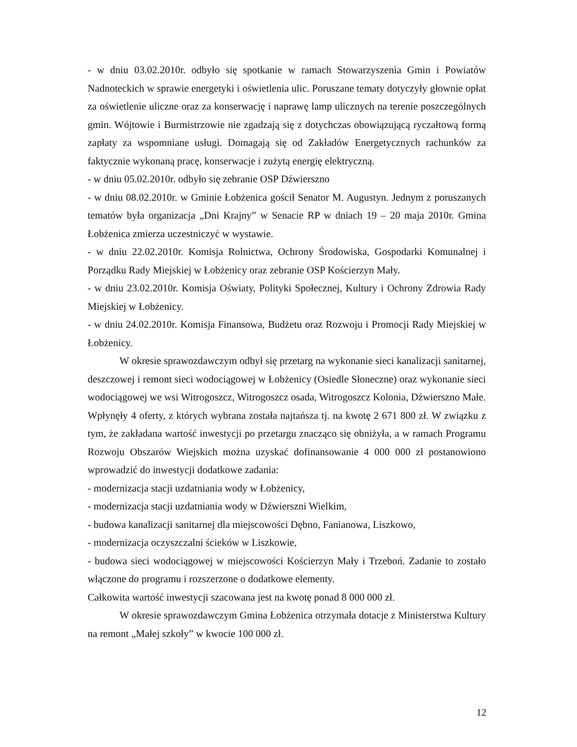- w dniu 03.02.2010r. odbyło się spotkanie w ramach Stowarzyszenia Gmin i Powiatów Nadnoteckich w sprawie energetyki i oświetlenia ulic. Poruszane tematy dotyczyły głownie opłat za oświetlenie uliczne oraz za konserwację i naprawę lamp ulicznych na terenie poszczególnych gmin. Wójtowie i Burmistrzowie nie zgadzają się z dotychczas obowiązującą ryczałtową formą zapłaty za wspomniane usługi. Domagają się od Zakładów Energetycznych rachunków za faktycznie wykonaną pracę, konserwacje i zużytą energię elektryczną.
- w dniu 05.02.2010r. odbyło się zebranie OSP Dźwierszno
- w dniu 08.02.2010r. w Gminie Łobżenica gościł Senator M. Augustyn. Jednym z poruszanych tematów była organizacja „Dni Krajny” w Senacie RP w dniach 19 – 20 maja 2010r. Gmina Łobżenica zmierza uczestniczyć w wystawie.
- w dniu 22.02.2010r. Komisja Rolnictwa, Ochrony Środowiska, Gospodarki Komunalnej i Porządku Rady Miejskiej w Łobżenicy oraz zebranie OSP Kościerzyn Mały.
- w dniu 23.02.2010r. Komisja Oświaty, Polityki Społecznej, Kultury i Ochrony Zdrowia Rady Miejskiej w Łobżenicy.
- w dniu 24.02.2010r. Komisja Finansowa, Budżetu oraz Rozwoju i Promocji Rady Miejskiej w Łobżenicy.
W okresie sprawozdawczym odbył się przetarg na wykonanie sieci kanalizacji sanitarnej, deszczowej i remont sieci wodociągowej w Łobżenicy (Osiedle Słoneczne) oraz wykonanie sieci wodociągowej we wsi Witrogoszcz, Witrogoszcz osada, Witrogoszcz Kolonia, Dźwierszno Małe. Wpłynęły 4 oferty, z których wybrana została najtańsza tj. na kwotę 2 671 800 zł. W związku z tym, że zakładana wartość inwestycji po przetargu znacząco się obniżyła, a w ramach Programu Rozwoju Obszarów Wiejskich można uzyskać dofinansowanie 4 000 000 zł postanowiono wprowadzić do inwestycji dodatkowe zadania:
- modernizacja stacji uzdatniania wody w Łobżenicy,
- modernizacja stacji uzdatniania wody w Dźwierszni Wielkim,
- budowa kanalizacji sanitarnej dla miejscowości Dębno, Fanianowa, Liszkowo,
- modernizacja oczyszczalni ścieków w Liszkowie,
- budowa sieci wodociągowej w miejscowości Kościerzyn Mały i Trzeboń. Zadanie to zostało włączone do programu i rozszerzone o dodatkowe elementy.
Całkowita wartość inwestycji szacowana jest na kwotę ponad 8 000 000 zł.
W okresie sprawozdawczym Gmina Łobżenica otrzymała dotacje z Ministerstwa Kultury na remont „Małej szkoły” w kwocie 100 000 zł.
12